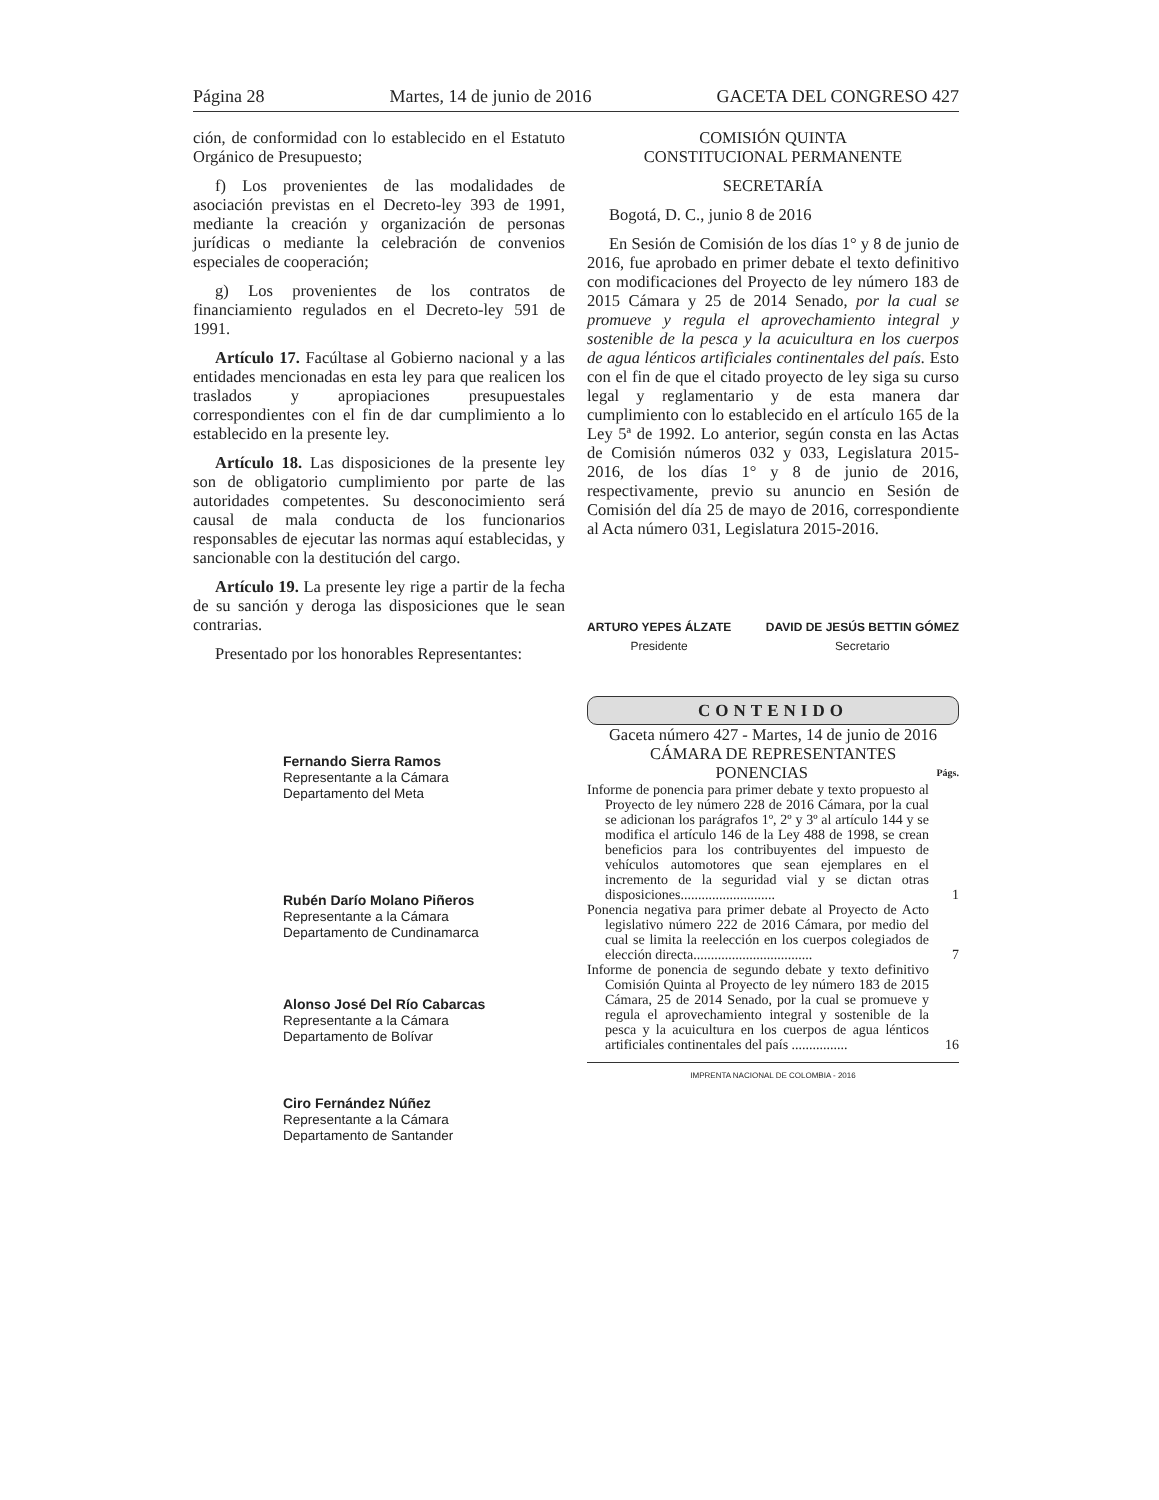Página 28 Martes, 14 de junio de 2016 GACETA DEL CONGRESO 427
ción, de conformidad con lo establecido en el Estatuto Orgánico de Presupuesto;
f) Los provenientes de las modalidades de asociación previstas en el Decreto-ley 393 de 1991, mediante la creación y organización de personas jurídicas o mediante la celebración de convenios especiales de cooperación;
g) Los provenientes de los contratos de financiamiento regulados en el Decreto-ley 591 de 1991.
Artículo 17. Facúltase al Gobierno nacional y a las entidades mencionadas en esta ley para que realicen los traslados y apropiaciones presupuestales correspondientes con el fin de dar cumplimiento a lo establecido en la presente ley.
Artículo 18. Las disposiciones de la presente ley son de obligatorio cumplimiento por parte de las autoridades competentes. Su desconocimiento será causal de mala conducta de los funcionarios responsables de ejecutar las normas aquí establecidas, y sancionable con la destitución del cargo.
Artículo 19. La presente ley rige a partir de la fecha de su sanción y deroga las disposiciones que le sean contrarias.
Presentado por los honorables Representantes:
Fernando Sierra Ramos
Representante a la Cámara
Departamento del Meta
Rubén Darío Molano Piñeros
Representante a la Cámara
Departamento de Cundinamarca
Alonso José Del Río Cabarcas
Representante a la Cámara
Departamento de Bolívar
Ciro Fernández Núñez
Representante a la Cámara
Departamento de Santander
COMISIÓN QUINTA
CONSTITUCIONAL PERMANENTE
SECRETARÍA
Bogotá, D. C., junio 8 de 2016
En Sesión de Comisión de los días 1° y 8 de junio de 2016, fue aprobado en primer debate el texto definitivo con modificaciones del Proyecto de ley número 183 de 2015 Cámara y 25 de 2014 Senado, por la cual se promueve y regula el aprovechamiento integral y sostenible de la pesca y la acuicultura en los cuerpos de agua lénticos artificiales continentales del país. Esto con el fin de que el citado proyecto de ley siga su curso legal y reglamentario y de esta manera dar cumplimiento con lo establecido en el artículo 165 de la Ley 5ª de 1992. Lo anterior, según consta en las Actas de Comisión números 032 y 033, Legislatura 2015-2016, de los días 1° y 8 de junio de 2016, respectivamente, previo su anuncio en Sesión de Comisión del día 25 de mayo de 2016, correspondiente al Acta número 031, Legislatura 2015-2016.
ARTURO YEPES ÁLZATE
Presidente
DAVID DE JESÚS BETTIN GÓMEZ
Secretario
CONTENIDO
Gaceta número 427 - Martes, 14 de junio de 2016
CÁMARA DE REPRESENTANTES
PONENCIAS Págs.
Informe de ponencia para primer debate y texto propuesto al Proyecto de ley número 228 de 2016 Cámara, por la cual se adicionan los parágrafos 1º, 2º y 3º al artículo 144 y se modifica el artículo 146 de la Ley 488 de 1998, se crean beneficios para los contribuyentes del impuesto de vehículos automotores que sean ejemplares en el incremento de la seguridad vial y se dictan otras disposiciones...........................
1
Ponencia negativa para primer debate al Proyecto de Acto legislativo número 222 de 2016 Cámara, por medio del cual se limita la reelección en los cuerpos colegiados de elección directa..................................
7
Informe de ponencia de segundo debate y texto definitivo Comisión Quinta al Proyecto de ley número 183 de 2015 Cámara, 25 de 2014 Senado, por la cual se promueve y regula el aprovechamiento integral y sostenible de la pesca y la acuicultura en los cuerpos de agua lénticos artificiales continentales del país ................
16
IMPRENTA NACIONAL DE COLOMBIA - 2016